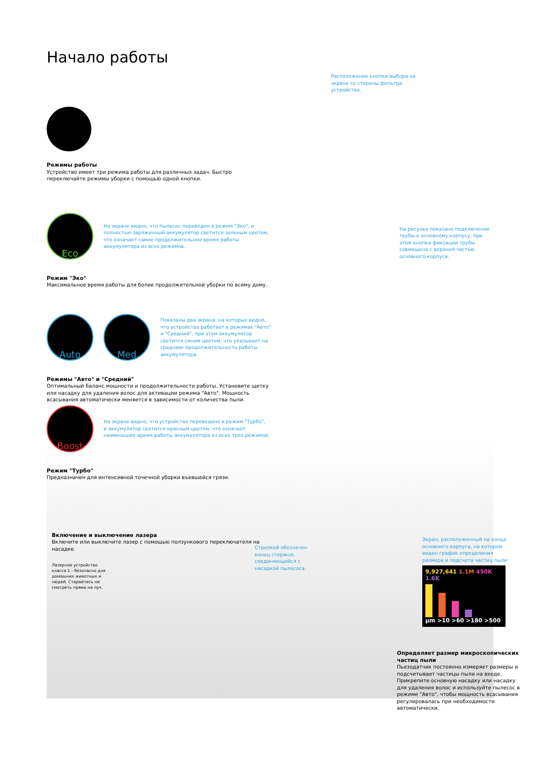Начало работы
Режимы работы
Устройство имеет три режима работы для различных задач. Быстро переключайте режимы уборки с помощью одной кнопки.
Eco
На экране видно, что пылесос переведен в режим "Эко", и полностью заряженный аккумулятор светится зеленым цветом, что означает самое продолжительное время работы аккумулятора из всех режимов.
Режим "Эко"
Максимальное время работы для более продолжительной уборки по всему дому.
Auto Med
Показаны два экрана, на которых видно, что устройство работает в режимах "Авто" и "Средний", при этом аккумулятор светится синим цветом, что указывает на среднюю продолжительность работы аккумулятора.
Режимы "Авто" и "Средний"
Оптимальный баланс мощности и продолжительности работы. Установите щетку или насадку для удаления волос для активации режима "Авто". Мощность всасывания автоматически меняется в зависимости от количества пыли.
Boost
На экране видно, что устройство переведено в режим "Турбо", и аккумулятор светится красным цветом, что означает наименьшее время работы аккумулятора из всех трех режимов.
Режим "Турбо"
Предназначен для интенсивной точечной уборки въевшейся грязи.
Включение и выключение лазера
Включите или выключите лазер с помощью ползункового переключателя на насадке.
Лазерное устройство класса 1 - безопасно для домашних животных и людей. Старайтесь не смотреть прямо на луч.
Расположение кнопки выбора на экране со стороны фильтра устройства.
На рисунке показано подключение трубы к основному корпусу, при этом кнопка фиксации трубы совмещена с верхней частью основного корпуса.
Стрелкой обозначен конец стержня, соединяющийся с насадкой пылесоса.
Экран, расположенный на конце основного корпуса, на котором виден график определения размера и подсчета частиц пыли
9,927,641 1.1M 450K 1.6K
µm >10 >60 >180 >500
Определяет размер микроскопических частиц пыли
Пьезодатчик постоянно измеряет размеры и подсчитывает частицы пыли на входе. Прикрепите основную насадку или насадку для удаления волос и используйте пылесос в режиме "Авто", чтобы мощность всасывания регулировалась при необходимости автоматически.